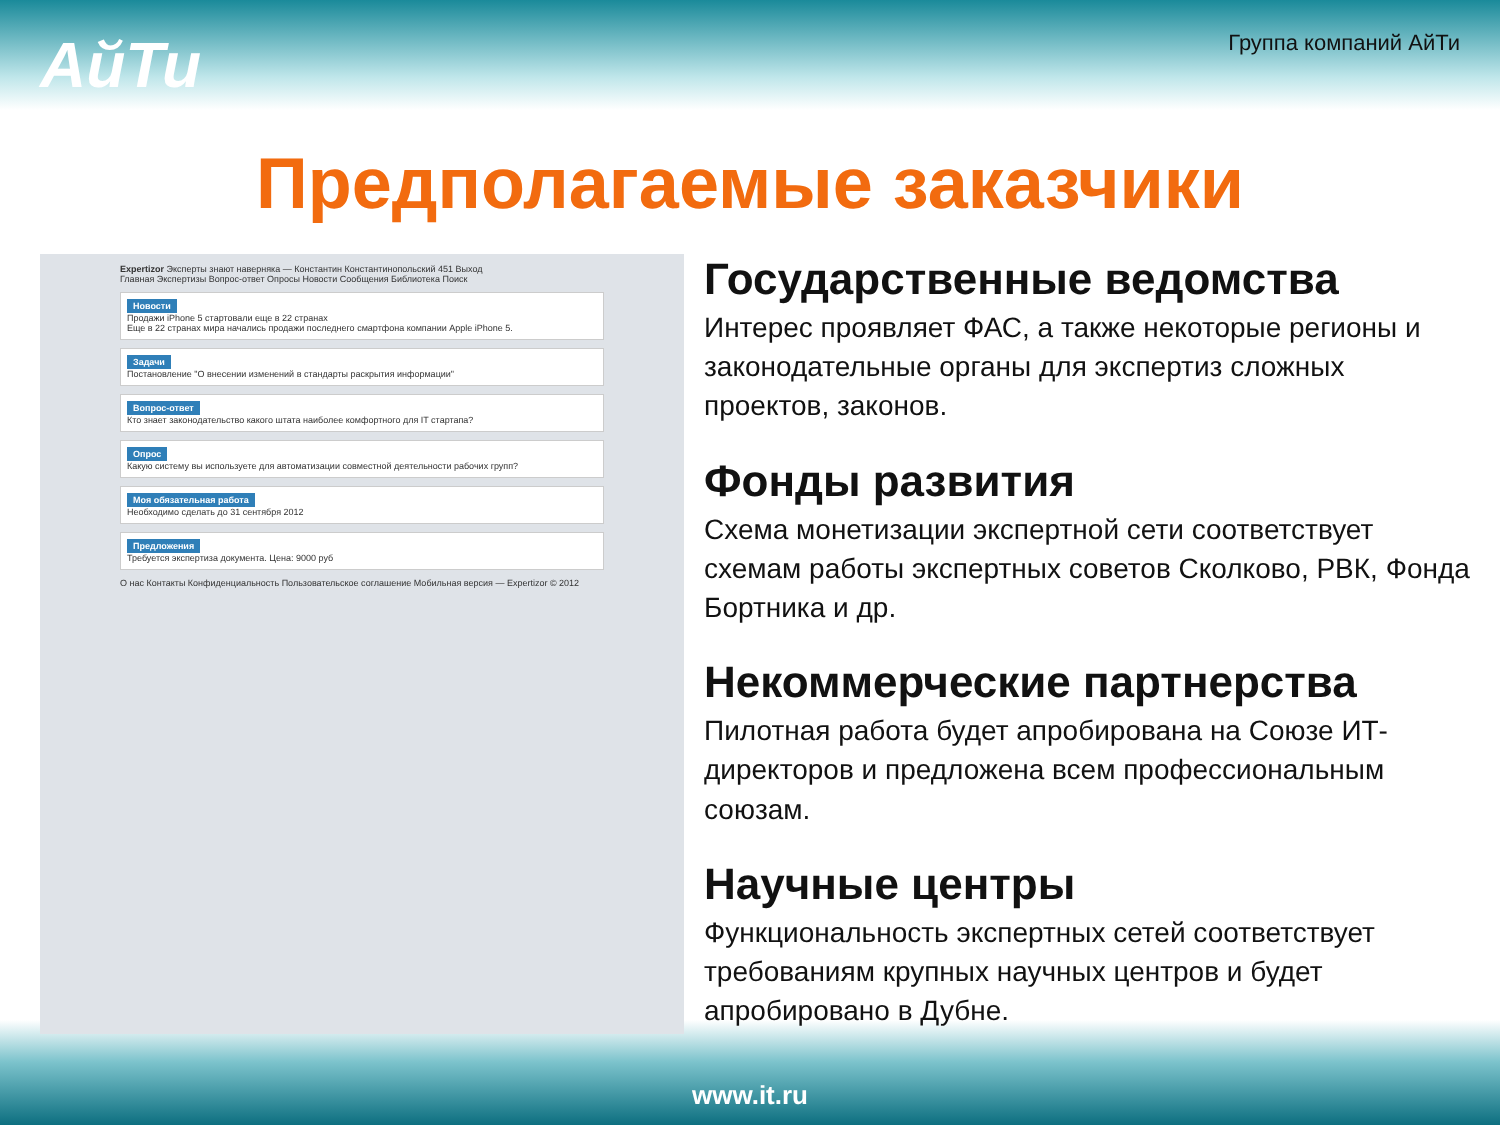АйТи
Группа компаний АйТи
Предполагаемые заказчики
Expertizor Эксперты знают наверняка — Константин Константинопольский 451 Выход
Главная Экспертизы Вопрос-ответ Опросы Новости Сообщения Библиотека Поиск
Новости
Продажи iPhone 5 стартовали еще в 22 странах
Еще в 22 странах мира начались продажи последнего смартфона компании Apple iPhone 5.
Задачи
Постановление "О внесении изменений в стандарты раскрытия информации"
Вопрос-ответ
Кто знает законодательство какого штата наиболее комфортного для IT стартапа?
Опрос
Какую систему вы используете для автоматизации совместной деятельности рабочих групп?
Моя обязательная работа
Необходимо сделать до 31 сентября 2012
Предложения
Требуется экспертиза документа. Цена: 9000 руб
О нас Контакты Конфиденциальность Пользовательское соглашение Мобильная версия — Expertizor © 2012
Государственные ведомства
Интерес проявляет ФАС, а также некоторые регионы и законодательные органы для экспертиз сложных проектов, законов.
Фонды развития
Схема монетизации экспертной сети соответствует схемам работы экспертных советов Сколково, РВК, Фонда Бортника и др.
Некоммерческие партнерства
Пилотная работа будет апробирована на Союзе ИТ-директоров и предложена всем профессиональным союзам.
Научные центры
Функциональность экспертных сетей соответствует требованиям крупных научных центров и будет апробировано в Дубне.
www.it.ru